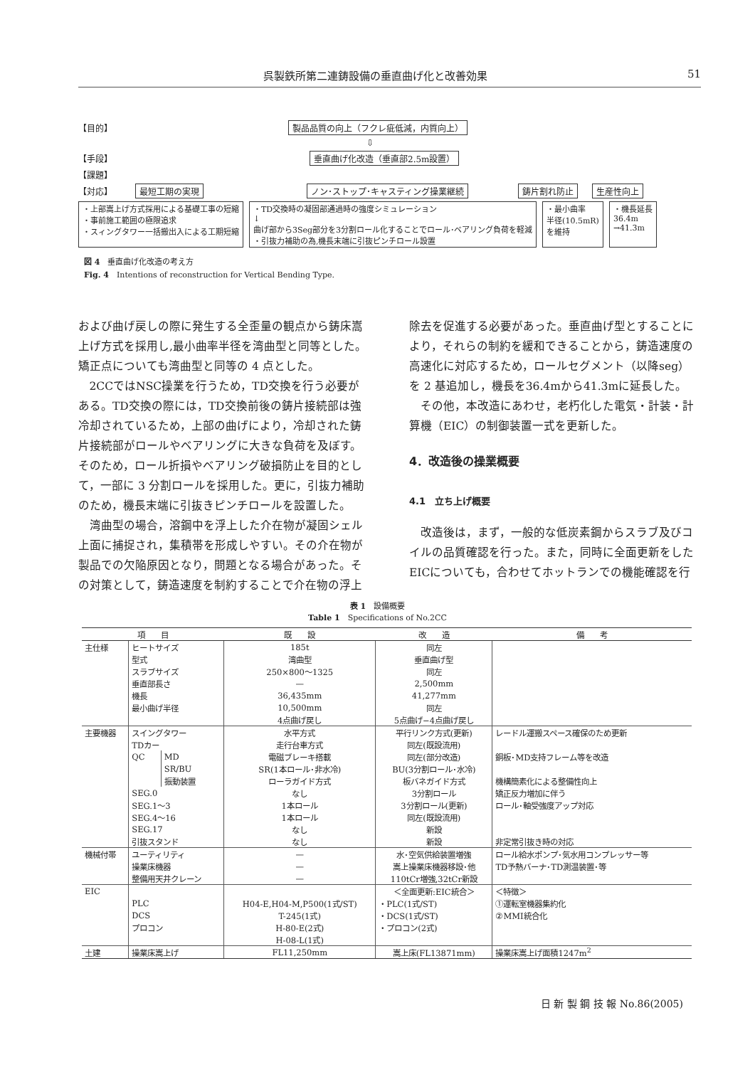呉製鉄所第二連鋳設備の垂直曲げ化と改善効果 51
【目的】 製品品質の向上（フクレ疵低減，内質向上）
⇩
【手段】 垂直曲げ化改造（垂直部2.5m設置）
【課題】
【対応】 最短工期の実現 ノン･ストップ･キャスティング操業継続 鋳片割れ防止 生産性向上
・上部嵩上げ方式採用による基礎工事の短縮
・事前施工範囲の極限追求
・スィングタワー一括搬出入による工期短縮
・TD交換時の凝固部通過時の強度シミュレーション
↓
曲げ部から3Seg部分を3分割ロール化することでロール･ベアリング負荷を軽減
・引抜力補助の為,機長末端に引抜ピンチロール設置
・最小曲率
半径(10.5mR)
を維持
・機長延長
36.4m
→41.3m
図 4　垂直曲げ化改造の考え方
Fig. 4　Intentions of reconstruction for Vertical Bending Type.
および曲げ戻しの際に発生する全歪量の観点から鋳床嵩上げ方式を採用し,最小曲率半径を湾曲型と同等とした。矯正点についても湾曲型と同等の 4 点とした。
2CCではNSC操業を行うため，TD交換を行う必要がある。TD交換の際には，TD交換前後の鋳片接続部は強冷却されているため，上部の曲げにより，冷却された鋳片接続部がロールやベアリングに大きな負荷を及ぼす。そのため，ロール折損やベアリング破損防止を目的として，一部に 3 分割ロールを採用した。更に，引抜力補助のため，機長末端に引抜きピンチロールを設置した。
湾曲型の場合，溶鋼中を浮上した介在物が凝固シェル上面に捕捉され，集積帯を形成しやすい。その介在物が製品での欠陥原因となり，問題となる場合があった。その対策として，鋳造速度を制約することで介在物の浮上
除去を促進する必要があった。垂直曲げ型とすることにより，それらの制約を緩和できることから，鋳造速度の高速化に対応するため，ロールセグメント（以降seg）を 2 基追加し，機長を36.4mから41.3mに延長した。
その他，本改造にあわせ，老朽化した電気・計装・計算機（EIC）の制御装置一式を更新した。
4．改造後の操業概要
4.1　立ち上げ概要
改造後は，まず，一般的な低炭素鋼からスラブ及びコイルの品質確認を行った。また，同時に全面更新をしたEICについても，合わせてホットランでの機能確認を行
表 1　設備概要
Table 1　Specifications of No.2CC
| 項 目 | | | 既 設 | 改 造 | 備 考 |
| --- | --- | --- | --- | --- | --- |
| 主仕様 | ヒートサイズ | | 185t | 同左 | |
| | 型式 | | 湾曲型 | 垂直曲げ型 | |
| | スラブサイズ | | 250×800～1325 | 同左 | |
| | 垂直部長さ | | — | 2,500mm | |
| | 機長 | | 36,435mm | 41,277mm | |
| | 最小曲げ半径 | | 10,500mm | 同左 | |
| | | | 4点曲げ戻し | 5点曲げ−4点曲げ戻し | |
| 主要機器 | スイングタワー | | 水平方式 | 平行リンク方式(更新) | レードル運搬スペース確保のため更新 |
| | TDカー | | 走行台車方式 | 同左(既設流用) | |
| | QC | MD | 電磁ブレーキ搭載 | 同左(部分改造) | 銅板･MD支持フレーム等を改造 |
| | | SR/BU | SR(1本ロール･非水冷) | BU(3分割ロール･水冷) | |
| | | 振動装置 | ローラガイド方式 | 板バネガイド方式 | 機構簡素化による整備性向上 |
| | SEG.0 | | なし | 3分割ロール | 矯正反力増加に伴う |
| | SEG.1～3 | | 1本ロール | 3分割ロール(更新) | ロール･軸受強度アップ対応 |
| | SEG.4～16 | | 1本ロール | 同左(既設流用) | |
| | SEG.17 | | なし | 新設 | |
| | 引抜スタンド | | なし | 新設 | 非定常引抜き時の対応 |
| 機械付帯 | ユーティリティ | | — | 水･空気供給装置増強 | ロール給水ポンプ･気水用コンプレッサー等 |
| | 操業床機器 | | — | 嵩上操業床機器移設･他 | TD予熱バーナ･TD測温装置･等 |
| | 整備用天井クレーン | | — | 110tCr増強,32tCr新設 | |
| EIC | | | | ＜全面更新:EIC統合＞ | ＜特徴＞ |
| | PLC | | H04-E,H04-M,P500(1式/ST) | ・PLC(1式/ST) | ①運転室機器集約化 |
| | DCS | | T-245(1式) | ・DCS(1式/ST) | ②MMI統合化 |
| | プロコン | | H-80-E(2式) | ・プロコン(2式) | |
| | | | H-08-L(1式) | | |
| 土建 | 操業床嵩上げ | | FL11,250mm | 嵩上床(FL13871mm) | 操業床嵩上げ面積1247m<sup>2</sup> |
日 新 製 鋼 技 報 No.86(2005)